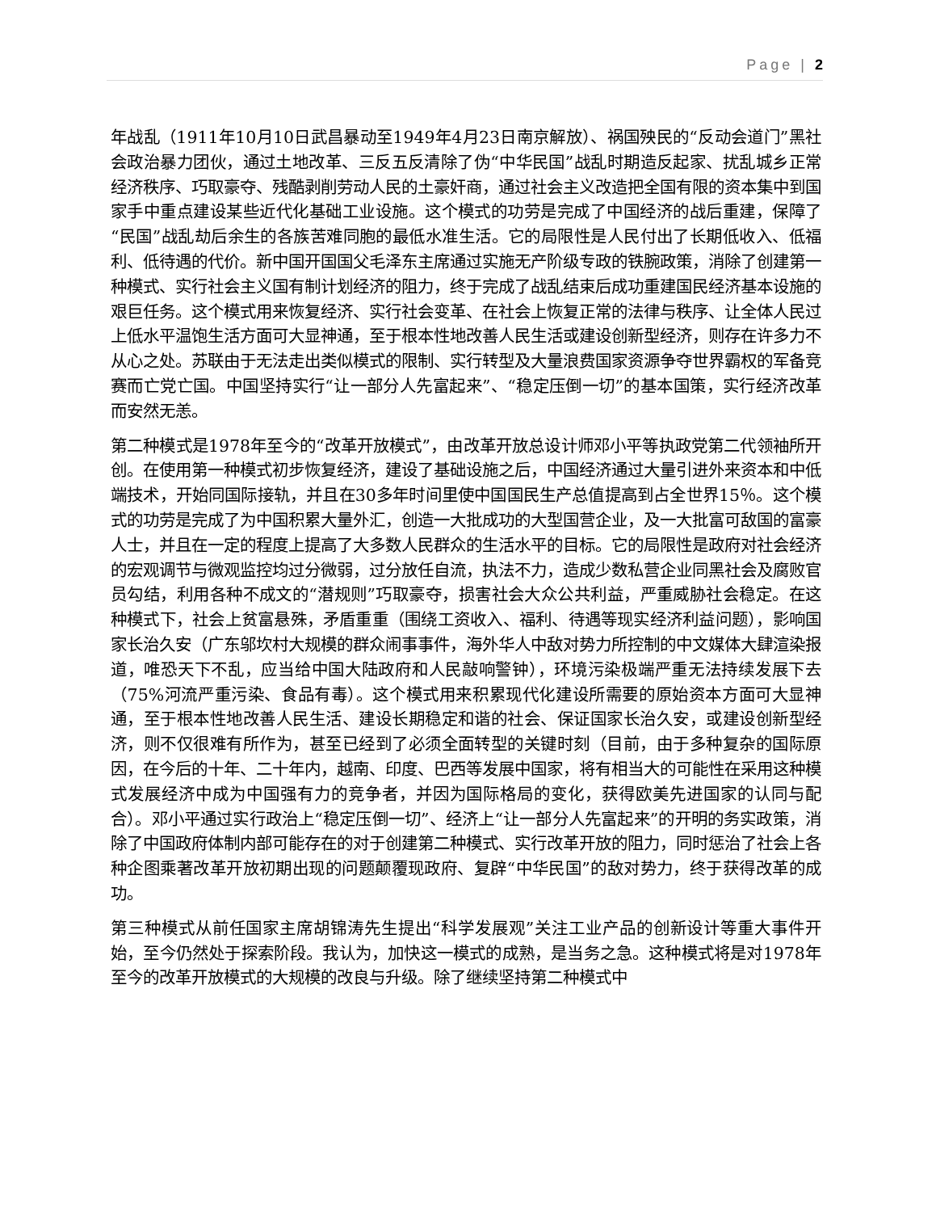Page | 2
年战乱（1911年10月10日武昌暴动至1949年4月23日南京解放）、祸国殃民的“反动会道门”黑社会政治暴力团伙，通过土地改革、三反五反清除了伪“中华民国”战乱时期造反起家、扰乱城乡正常经济秩序、巧取豪夺、残酷剥削劳动人民的土豪奸商，通过社会主义改造把全国有限的资本集中到国家手中重点建设某些近代化基础工业设施。这个模式的功劳是完成了中国经济的战后重建，保障了“民国”战乱劫后余生的各族苦难同胞的最低水准生活。它的局限性是人民付出了长期低收入、低福利、低待遇的代价。新中国开国国父毛泽东主席通过实施无产阶级专政的铁腕政策，消除了创建第一种模式、实行社会主义国有制计划经济的阻力，终于完成了战乱结束后成功重建国民经济基本设施的艰巨任务。这个模式用来恢复经济、实行社会变革、在社会上恢复正常的法律与秩序、让全体人民过上低水平温饱生活方面可大显神通，至于根本性地改善人民生活或建设创新型经济，则存在许多力不从心之处。苏联由于无法走出类似模式的限制、实行转型及大量浪费国家资源争夺世界霸权的军备竞赛而亡党亡国。中国坚持实行“让一部分人先富起来”、“稳定压倒一切”的基本国策，实行经济改革而安然无恙。
第二种模式是1978年至今的“改革开放模式”，由改革开放总设计师邓小平等执政党第二代领袖所开创。在使用第一种模式初步恢复经济，建设了基础设施之后，中国经济通过大量引进外来资本和中低端技术，开始同国际接轨，并且在30多年时间里使中国国民生产总值提高到占全世界15％。这个模式的功劳是完成了为中国积累大量外汇，创造一大批成功的大型国营企业，及一大批富可敌国的富豪人士，并且在一定的程度上提高了大多数人民群众的生活水平的目标。它的局限性是政府对社会经济的宏观调节与微观监控均过分微弱，过分放任自流，执法不力，造成少数私营企业同黑社会及腐败官员勾结，利用各种不成文的“潜规则”巧取豪夺，损害社会大众公共利益，严重威胁社会稳定。在这种模式下，社会上贫富悬殊，矛盾重重（围绕工资收入、福利、待遇等现实经济利益问题），影响国家长治久安（广东邬坎村大规模的群众闹事事件，海外华人中敌对势力所控制的中文媒体大肆渲染报道，唯恐天下不乱，应当给中国大陆政府和人民敲响警钟），环境污染极端严重无法持续发展下去（75%河流严重污染、食品有毒）。这个模式用来积累现代化建设所需要的原始资本方面可大显神通，至于根本性地改善人民生活、建设长期稳定和谐的社会、保证国家长治久安，或建设创新型经济，则不仅很难有所作为，甚至已经到了必须全面转型的关键时刻（目前，由于多种复杂的国际原因，在今后的十年、二十年内，越南、印度、巴西等发展中国家，将有相当大的可能性在采用这种模式发展经济中成为中国强有力的竞争者，并因为国际格局的变化，获得欧美先进国家的认同与配合）。邓小平通过实行政治上“稳定压倒一切”、经济上“让一部分人先富起来”的开明的务实政策，消除了中国政府体制内部可能存在的对于创建第二种模式、实行改革开放的阻力，同时惩治了社会上各种企图乘著改革开放初期出现的问题颠覆现政府、复辟“中华民国”的敌对势力，终于获得改革的成功。
第三种模式从前任国家主席胡锦涛先生提出“科学发展观”关注工业产品的创新设计等重大事件开始，至今仍然处于探索阶段。我认为，加快这一模式的成熟，是当务之急。这种模式将是对1978年至今的改革开放模式的大规模的改良与升级。除了继续坚持第二种模式中